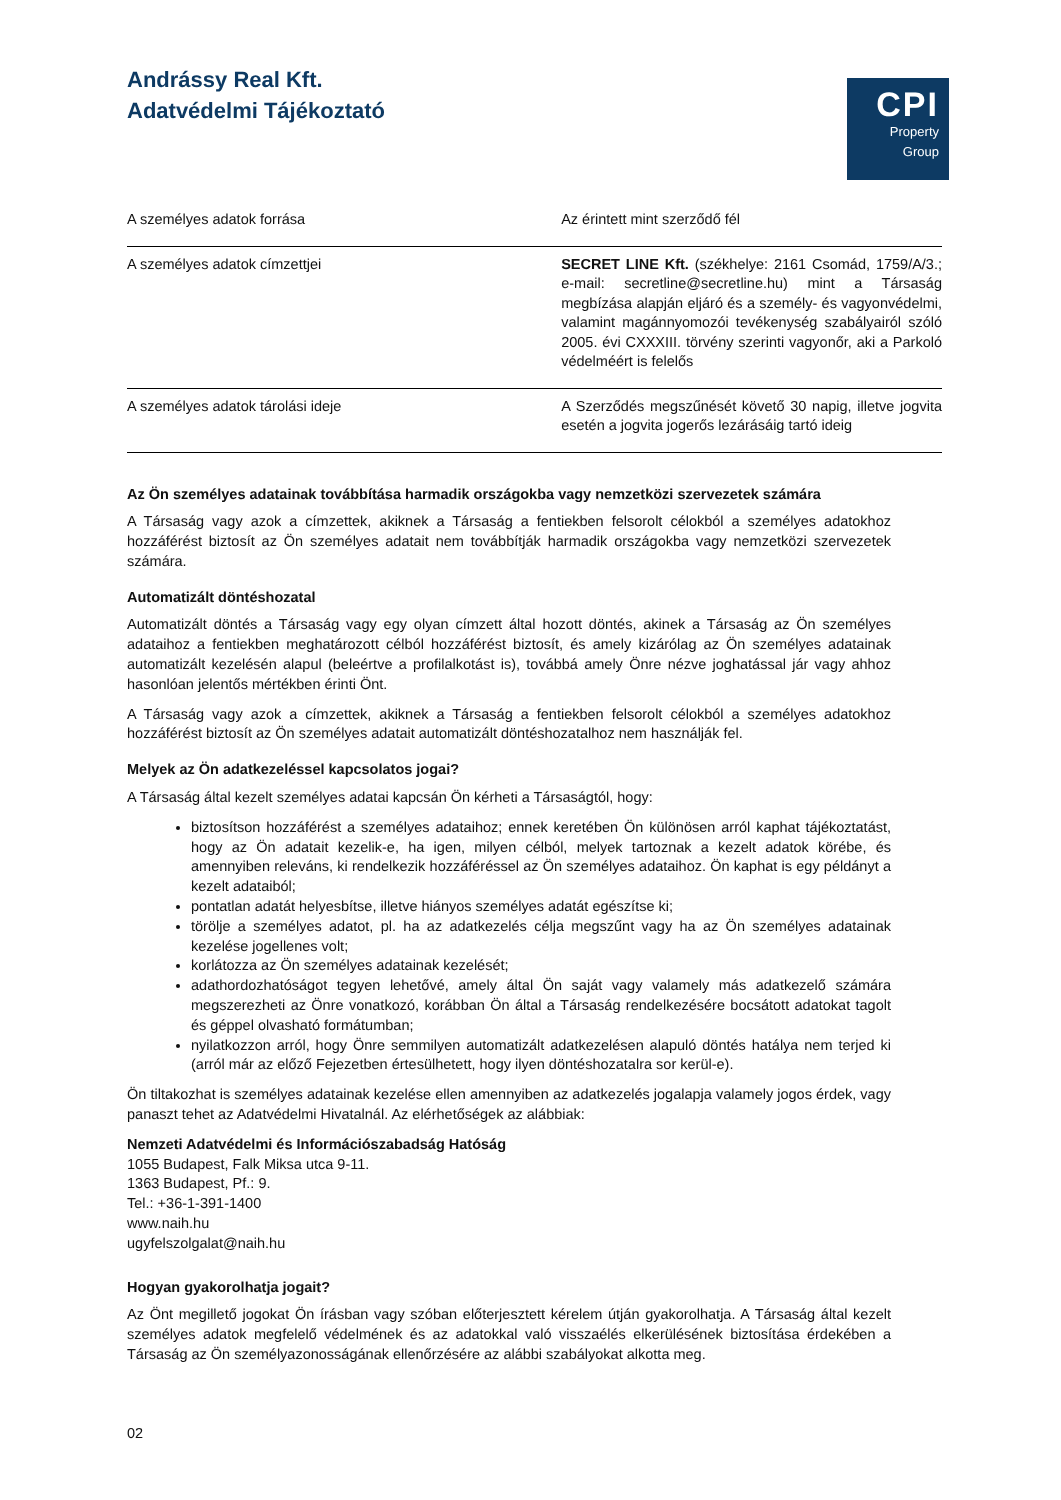Andrássy Real Kft.
Adatvédelmi Tájékoztató
CPI
Property
Group
| A személyes adatok forrása | Az érintett mint szerződő fél |
| A személyes adatok címzettjei | SECRET LINE Kft. (székhelye: 2161 Csomád, 1759/A/3.; e-mail: secretline@secretline.hu) mint a Társaság megbízása alapján eljáró és a személy- és vagyonvédelmi, valamint magánnyomozói tevékenység szabályairól szóló 2005. évi CXXXIII. törvény szerinti vagyonőr, aki a Parkoló védelméért is felelős |
| A személyes adatok tárolási ideje | A Szerződés megszűnését követő 30 napig, illetve jogvita esetén a jogvita jogerős lezárásáig tartó ideig |
Az Ön személyes adatainak továbbítása harmadik országokba vagy nemzetközi szervezetek számára
A Társaság vagy azok a címzettek, akiknek a Társaság a fentiekben felsorolt célokból a személyes adatokhoz hozzáférést biztosít az Ön személyes adatait nem továbbítják harmadik országokba vagy nemzetközi szervezetek számára.
Automatizált döntéshozatal
Automatizált döntés a Társaság vagy egy olyan címzett által hozott döntés, akinek a Társaság az Ön személyes adataihoz a fentiekben meghatározott célból hozzáférést biztosít, és amely kizárólag az Ön személyes adatainak automatizált kezelésén alapul (beleértve a profilalkotást is), továbbá amely Önre nézve joghatással jár vagy ahhoz hasonlóan jelentős mértékben érinti Önt.
A Társaság vagy azok a címzettek, akiknek a Társaság a fentiekben felsorolt célokból a személyes adatokhoz hozzáférést biztosít az Ön személyes adatait automatizált döntéshozatalhoz nem használják fel.
Melyek az Ön adatkezeléssel kapcsolatos jogai?
A Társaság által kezelt személyes adatai kapcsán Ön kérheti a Társaságtól, hogy:
biztosítson hozzáférést a személyes adataihoz; ennek keretében Ön különösen arról kaphat tájékoztatást, hogy az Ön adatait kezelik-e, ha igen, milyen célból, melyek tartoznak a kezelt adatok körébe, és amennyiben releváns, ki rendelkezik hozzáféréssel az Ön személyes adataihoz. Ön kaphat is egy példányt a kezelt adataiból;
pontatlan adatát helyesbítse, illetve hiányos személyes adatát egészítse ki;
törölje a személyes adatot, pl. ha az adatkezelés célja megszűnt vagy ha az Ön személyes adatainak kezelése jogellenes volt;
korlátozza az Ön személyes adatainak kezelését;
adathordozhatóságot tegyen lehetővé, amely által Ön saját vagy valamely más adatkezelő számára megszerezheti az Önre vonatkozó, korábban Ön által a Társaság rendelkezésére bocsátott adatokat tagolt és géppel olvasható formátumban;
nyilatkozzon arról, hogy Önre semmilyen automatizált adatkezelésen alapuló döntés hatálya nem terjed ki (arról már az előző Fejezetben értesülhetett, hogy ilyen döntéshozatalra sor kerül-e).
Ön tiltakozhat is személyes adatainak kezelése ellen amennyiben az adatkezelés jogalapja valamely jogos érdek, vagy panaszt tehet az Adatvédelmi Hivatalnál. Az elérhetőségek az alábbiak:
Nemzeti Adatvédelmi és Információszabadság Hatóság
1055 Budapest, Falk Miksa utca 9-11.
1363 Budapest, Pf.: 9.
Tel.: +36-1-391-1400
www.naih.hu
ugyfelszolgalat@naih.hu
Hogyan gyakorolhatja jogait?
Az Önt megillető jogokat Ön írásban vagy szóban előterjesztett kérelem útján gyakorolhatja. A Társaság által kezelt személyes adatok megfelelő védelmének és az adatokkal való visszaélés elkerülésének biztosítása érdekében a Társaság az Ön személyazonosságának ellenőrzésére az alábbi szabályokat alkotta meg.
02